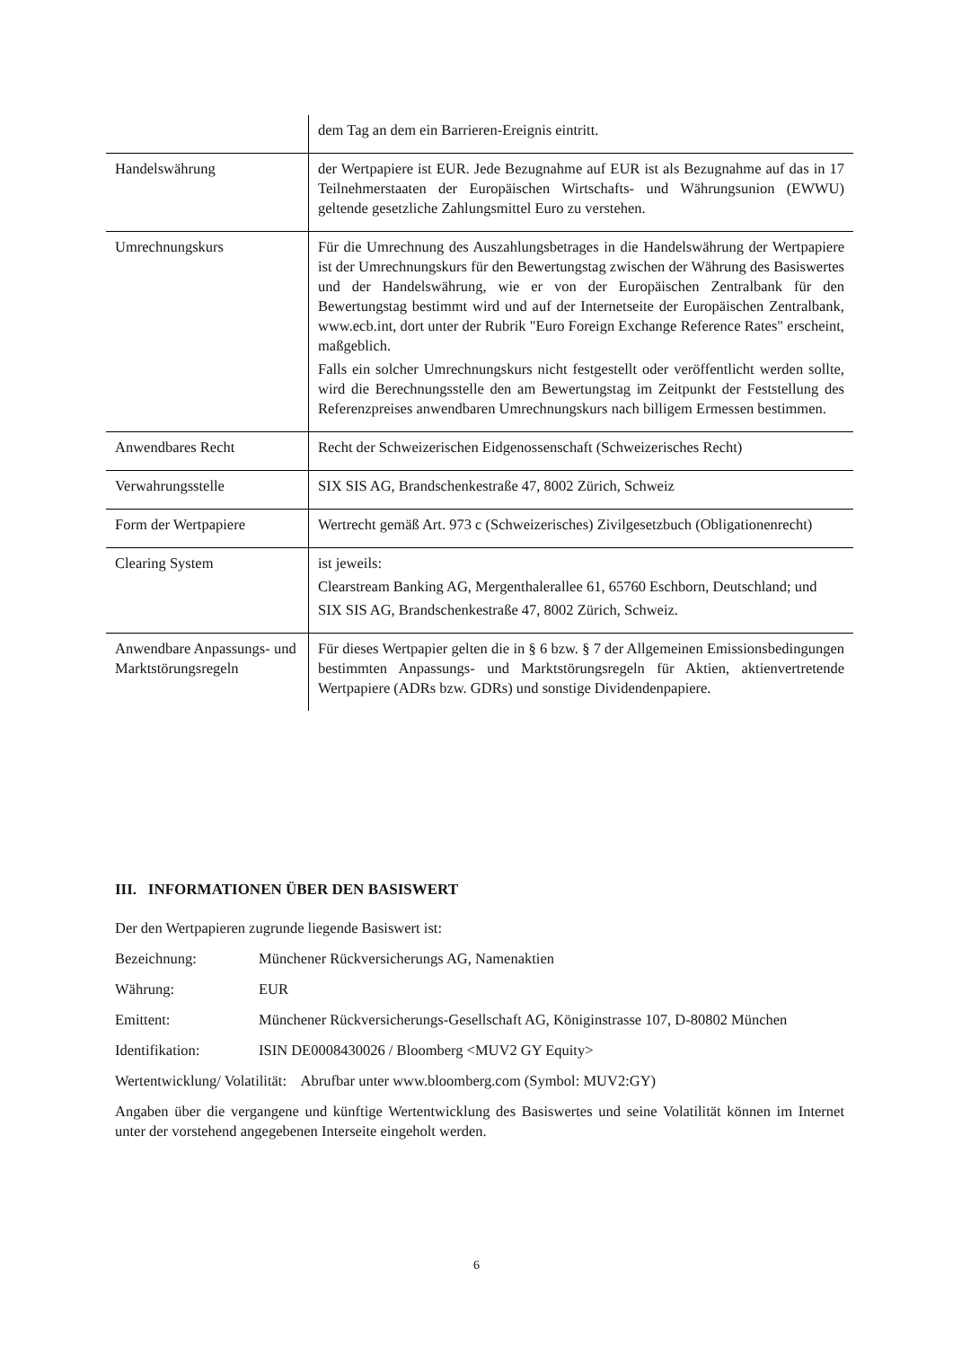| | dem Tag an dem ein Barrieren-Ereignis eintritt. |
| Handelswährung | der Wertpapiere ist EUR. Jede Bezugnahme auf EUR ist als Bezugnahme auf das in 17 Teilnehmerstaaten der Europäischen Wirtschafts- und Währungsunion (EWWU) geltende gesetzliche Zahlungsmittel Euro zu verstehen. |
| Umrechnungskurs | Für die Umrechnung des Auszahlungsbetrages in die Handelswährung der Wertpapiere ist der Umrechnungskurs für den Bewertungstag zwischen der Währung des Basiswertes und der Handelswährung, wie er von der Europäischen Zentralbank für den Bewertungstag bestimmt wird und auf der Internetseite der Europäischen Zentralbank, www.ecb.int, dort unter der Rubrik "Euro Foreign Exchange Reference Rates" erscheint, maßgeblich. Falls ein solcher Umrechnungskurs nicht festgestellt oder veröffentlicht werden sollte, wird die Berechnungsstelle den am Bewertungstag im Zeitpunkt der Feststellung des Referenzpreises anwendbaren Umrechnungskurs nach billigem Ermessen bestimmen. |
| Anwendbares Recht | Recht der Schweizerischen Eidgenossenschaft (Schweizerisches Recht) |
| Verwahrungsstelle | SIX SIS AG, Brandschenkestraße 47, 8002 Zürich, Schweiz |
| Form der Wertpapiere | Wertrecht gemäß Art. 973 c (Schweizerisches) Zivilgesetzbuch (Obligationenrecht) |
| Clearing System | ist jeweils: Clearstream Banking AG, Mergenthalerallee 61, 65760 Eschborn, Deutschland; und SIX SIS AG, Brandschenkestraße 47, 8002 Zürich, Schweiz. |
| Anwendbare Anpassungs- und Marktstörungsregeln | Für dieses Wertpapier gelten die in § 6 bzw. § 7 der Allgemeinen Emissionsbedingungen bestimmten Anpassungs- und Marktstörungsregeln für Aktien, aktienvertretende Wertpapiere (ADRs bzw. GDRs) und sonstige Dividendenpapiere. |
III. INFORMATIONEN ÜBER DEN BASISWERT
Der den Wertpapieren zugrunde liegende Basiswert ist:
Bezeichnung: Münchener Rückversicherungs AG, Namenaktien
Währung: EUR
Emittent: Münchener Rückversicherungs-Gesellschaft AG, Königinstrasse 107, D-80802 München
Identifikation: ISIN DE0008430026 / Bloomberg <MUV2 GY Equity>
Wertentwicklung/ Volatilität: Abrufbar unter www.bloomberg.com (Symbol: MUV2:GY)
Angaben über die vergangene und künftige Wertentwicklung des Basiswertes und seine Volatilität können im Internet unter der vorstehend angegebenen Interseite eingeholt werden.
6